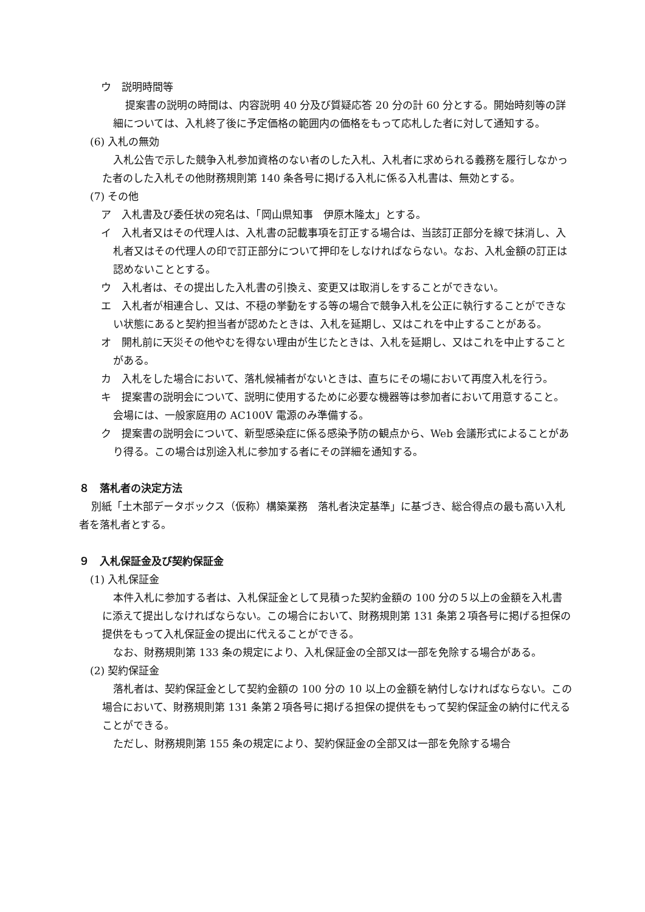ウ　説明時間等
提案書の説明の時間は、内容説明 40 分及び質疑応答 20 分の計 60 分とする。開始時刻等の詳細については、入札終了後に予定価格の範囲内の価格をもって応札した者に対して通知する。
(6) 入札の無効
入札公告で示した競争入札参加資格のない者のした入札、入札者に求められる義務を履行しなかった者のした入札その他財務規則第 140 条各号に掲げる入札に係る入札書は、無効とする。
(7) その他
ア　入札書及び委任状の宛名は、「岡山県知事　伊原木隆太」とする。
イ　入札者又はその代理人は、入札書の記載事項を訂正する場合は、当該訂正部分を線で抹消し、入札者又はその代理人の印で訂正部分について押印をしなければならない。なお、入札金額の訂正は認めないこととする。
ウ　入札者は、その提出した入札書の引換え、変更又は取消しをすることができない。
エ　入札者が相連合し、又は、不穏の挙動をする等の場合で競争入札を公正に執行することができない状態にあると契約担当者が認めたときは、入札を延期し、又はこれを中止することがある。
オ　開札前に天災その他やむを得ない理由が生じたときは、入札を延期し、又はこれを中止することがある。
カ　入札をした場合において、落札候補者がないときは、直ちにその場において再度入札を行う。
キ　提案書の説明会について、説明に使用するために必要な機器等は参加者において用意すること。会場には、一般家庭用の AC100V 電源のみ準備する。
ク　提案書の説明会について、新型感染症に係る感染予防の観点から、Web 会議形式によることがあり得る。この場合は別途入札に参加する者にその詳細を通知する。
８　落札者の決定方法
別紙「土木部データボックス（仮称）構築業務　落札者決定基準」に基づき、総合得点の最も高い入札者を落札者とする。
９　入札保証金及び契約保証金
(1) 入札保証金
本件入札に参加する者は、入札保証金として見積った契約金額の 100 分の５以上の金額を入札書に添えて提出しなければならない。この場合において、財務規則第 131 条第２項各号に掲げる担保の提供をもって入札保証金の提出に代えることができる。
なお、財務規則第 133 条の規定により、入札保証金の全部又は一部を免除する場合がある。
(2) 契約保証金
落札者は、契約保証金として契約金額の 100 分の 10 以上の金額を納付しなければならない。この場合において、財務規則第 131 条第２項各号に掲げる担保の提供をもって契約保証金の納付に代えることができる。
ただし、財務規則第 155 条の規定により、契約保証金の全部又は一部を免除する場合